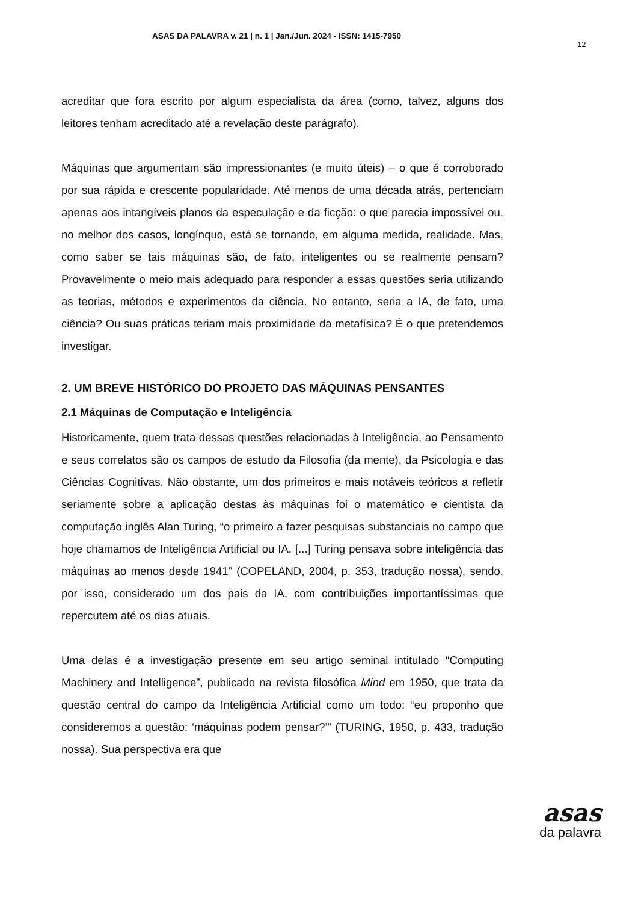ASAS DA PALAVRA v. 21 | n. 1 | Jan./Jun. 2024 - ISSN: 1415-7950
12
acreditar que fora escrito por algum especialista da área (como, talvez, alguns dos leitores tenham acreditado até a revelação deste parágrafo).
Máquinas que argumentam são impressionantes (e muito úteis) – o que é corroborado por sua rápida e crescente popularidade. Até menos de uma década atrás, pertenciam apenas aos intangíveis planos da especulação e da ficção: o que parecia impossível ou, no melhor dos casos, longínquo, está se tornando, em alguma medida, realidade. Mas, como saber se tais máquinas são, de fato, inteligentes ou se realmente pensam? Provavelmente o meio mais adequado para responder a essas questões seria utilizando as teorias, métodos e experimentos da ciência. No entanto, seria a IA, de fato, uma ciência? Ou suas práticas teriam mais proximidade da metafísica? É o que pretendemos investigar.
2. UM BREVE HISTÓRICO DO PROJETO DAS MÁQUINAS PENSANTES
2.1 Máquinas de Computação e Inteligência
Historicamente, quem trata dessas questões relacionadas à Inteligência, ao Pensamento e seus correlatos são os campos de estudo da Filosofia (da mente), da Psicologia e das Ciências Cognitivas. Não obstante, um dos primeiros e mais notáveis teóricos a refletir seriamente sobre a aplicação destas às máquinas foi o matemático e cientista da computação inglês Alan Turing, “o primeiro a fazer pesquisas substanciais no campo que hoje chamamos de Inteligência Artificial ou IA. [...] Turing pensava sobre inteligência das máquinas ao menos desde 1941” (COPELAND, 2004, p. 353, tradução nossa), sendo, por isso, considerado um dos pais da IA, com contribuições importantíssimas que repercutem até os dias atuais.
Uma delas é a investigação presente em seu artigo seminal intitulado “Computing Machinery and Intelligence”, publicado na revista filosófica Mind em 1950, que trata da questão central do campo da Inteligência Artificial como um todo: “eu proponho que consideremos a questão: ‘máquinas podem pensar?’” (TURING, 1950, p. 433, tradução nossa). Sua perspectiva era que
asas
da palavra